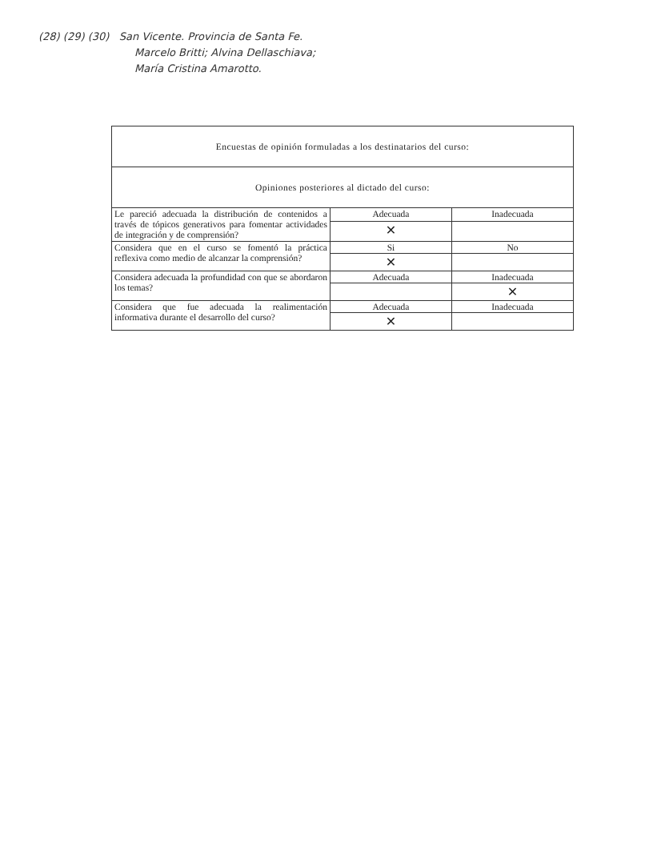(28) (29) (30) San Vicente. Provincia de Santa Fe.
Marcelo Britti; Alvina Dellaschiava;
María Cristina Amarotto.
| Encuestas de opinión formuladas a los destinatarios del curso: | | |
| --- | --- | --- |
| Opiniones posteriores al dictado del curso: | | |
| Le pareció adecuada la distribución de contenidos a través de tópicos generativos para fomentar actividades de integración y de comprensión? | Adecuada | Inadecuada |
| | ✕ | |
| Considera que en el curso se fomentó la práctica reflexiva como medio de alcanzar la comprensión? | Si | No |
| | ✕ | |
| Considera adecuada la profundidad con que se abordaron los temas? | Adecuada | Inadecuada |
| | | ✕ |
| Considera que fue adecuada la realimentación informativa durante el desarrollo del curso? | Adecuada | Inadecuada |
| | ✕ | |